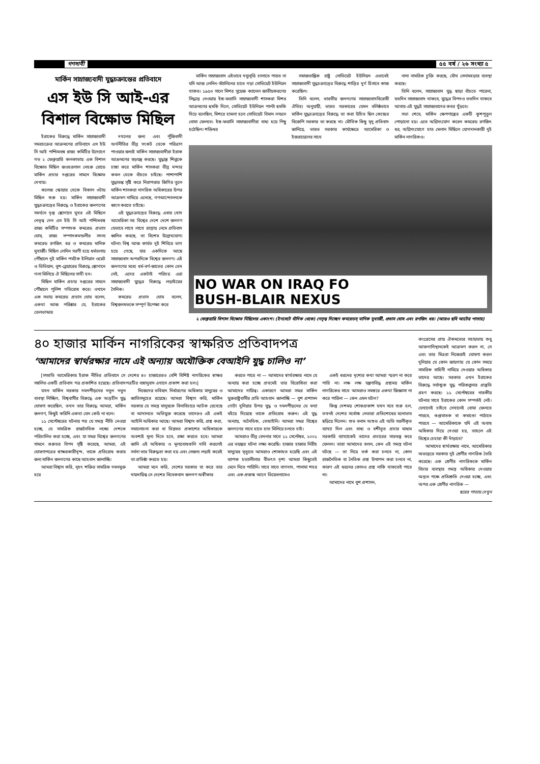গণদাবী ৫৫ বর্ষ / ২৬ সংখ্যা ৫
মার্কিন সাম্রাজ্যবাদী যুদ্ধচক্রান্তের প্রতিবাদে
এস ইউ সি আই-এর
বিশাল বিক্ষোভ মিছিল
ইরাকের বিরুদ্ধে মার্কিন সাম্রাজ্যবাদী সমরচক্রের আক্রমণের প্রতিবাদে এস ইউ সি আই পশ্চিমবঙ্গ রাজ্য কমিটির উদ্যোগে গত ২ ফেব্রুয়ারি কলকাতায় এক বিশাল বিক্ষোভ মিছিল জওহরলাল নেহরু রোডে মার্কিন প্রচার দপ্তরের সামনে বিক্ষোভ দেখায়।
কলেজ স্কোয়ার থেকে বিকাল ৩টায় মিছিল শুরু হয়। মার্কিন সাম্রাজ্যবাদী যুদ্ধচক্রান্তের বিরুদ্ধে ও ইরাকের জনগণের সমর্থনে দৃপ্ত শ্লোগানে মুখর এই মিছিলে নেতৃত্ব দেন এস ইউ সি আই পশ্চিমবঙ্গ রাজ্য কমিটির সম্পাদক কমরেড প্রভাস ঘোষ, রাজ্য সম্পাদকমন্ডলীর সদস্য কমরেড রণজিৎ ধর ও কমরেড মানিক মুখার্জী। মিছিল লেনিন সরণী হয়ে ধর্মতলায় পৌঁছালে দুই মার্কিন পর্যটক ইলিয়াস ওয়েট ও ভিভিয়ান, বুশ-ব্লেয়ারের বিরুদ্ধে শ্লোগানে গলা মিলিয়ে ঐ মিছিলের সাথী হন।
মিছিল মার্কিন প্রচার দপ্তরের সামনে পৌঁছালে পুলিশ গতিরোধ করে। ওখানে এক সভায় কমরেড প্রভাস ঘোষ বলেন, একথা আজ পরিষ্কার যে, ইরাকের তেলভান্ডার
দখলের জন্য এবং পুঁজিবাদী অর্থনীতির তীব্র সংকট থেকে পরিত্রাণ পাওয়ার জন্যই মার্কিন সাম্রাজ্যবাদীরা ইরাক আক্রমণের ষড়যন্ত্র করছে। যুদ্ধাস্ত্র শিল্পকে চাঙ্গা করে মার্কিন শাসকরা তীব্র মন্দার কবল থেকে বাঁচতে চাইছে। পাশাপাশি যুদ্ধাতঙ্ক সৃষ্টি করে নিরাপত্তার জিগির তুলে মার্কিন শাসকরা নাগরিক অধিকারের উপর আক্রমণ নামিয়ে এনেছে, গণআন্দোলনকে ধ্বংস করতে চাইছে।
এই যুদ্ধচক্রান্তের বিরুদ্ধে এবার খোদ আমেরিকা সহ বিশ্বের দেশে দেশে জনগণ যেভাবে লাখে লাখে রাস্তায় নেমে প্রতিবাদ ধ্বনিত করছে, তা বিশেষ উল্লেখযোগ্য ঘটনা। বিশ্ব আজ কার্যত দুই শিবিরে ভাগ হয়ে গেছে, যার একদিকে আছে সাম্রাজ্যবাদ অপরদিকে বিশ্বের জনগণ। এই জনগণের মধ্যে ধর্ম-বর্ণ-জাতের কোন ভেদ নেই, এদের একটাই পরিচয় এরা সাম্রাজ্যবাদী যুদ্ধের বিরুদ্ধে লড়াইয়ের সৈনিক।
কমরেড প্রভাস ঘোষ বলেন, বিশ্বজনমতকে সম্পূর্ণ উপেক্ষা করে
মার্কিন সাম্রাজ্যবাদ এইভাবে দস্যুবৃত্তি চালাতে পারত না যদি আজ লেনিন-স্ট্যালিনের হাতে গড়া সোভিয়েট ইউনিয়ন থাকত। ১৯৫৩ সালে মিশর সুয়েজ ক্যানেল জাতীয়করণের সিদ্ধান্ত নেওয়ায় ইঙ্গ-ফরাসি সাম্রাজ্যবাদী শাসকরা মিশর আক্রমণের হুমকি দিলে, সোভিয়েট ইউনিয়ন পাল্টা হুমকি দিয়ে বলেছিল, মিশরে হামলা হলে সোভিয়েট বিমান লন্ডনে বোমা ফেলবে। ইঙ্গ-ফরাসি সাম্রাজ্যবাদীরা বাধ্য হয়ে পিছু হঠেছিল। শক্তিধর
সমাজতান্ত্রিক রাষ্ট্র সোভিয়েট ইউনিয়ন এভাবেই সাম্রাজ্যবাদী যুদ্ধচক্রান্তের বিরুদ্ধে শান্তির দুর্গ হিসাবে কাজ করেছিল।
তিনি বলেন, ভারতীয় জনগণের সাম্রাজ্যবাদবিরোধী ঐতিহ্য অনুযায়ী, ভারত সরকারের যেমন বলিষ্ঠভাবে মার্কিন যুদ্ধচক্রান্তের বিরুদ্ধে তা করা উচিত ছিল কেন্দ্রের বিজেপি সরকার তা করছে না। মৌখিক কিছু মৃদু প্রতিবাদ জানিয়ে, ভারত সরকার কার্যক্ষেত্রে আমেরিকা ও ইজরায়েলের সাথে
নানা সামরিক চুক্তি করছে, যৌথ সেনামহড়ার ব্যবস্থা করছে।
তিনি বলেন, সাম্রাজ্যবাদ যুদ্ধ ছাড়া বাঁচতে পারেনা, যতদিন সাম্রাজ্যবাদ থাকবে, যুদ্ধের বিপদও ততদিন থাকবে আবার এই যুদ্ধই সাম্রাজ্যবাদের কবর খুঁড়বে।
সভা শেষে, মার্কিন ক্ষেপণাস্ত্রের একটি কুশপুতুল পোড়ানো হয়। এতে অগ্নিসংযোগ করেন কমরেড রণজিৎ ধর, অগ্নিসংযোগে হাত মেলান মিছিলে যোগদানকারী দুই মার্কিন নাগরিকও।
NO WAR ON IRAQ FO
BUSH-BLAIR NEXUS
২ ফেব্রুয়ারি বিশাল বিক্ষোভ মিছিলের একাংশ। (ইনসেটে বাঁদিক থেকে) নেতৃত্ব দিচ্ছেন কমরেডস্ মানিক মুখার্জী, প্রভাস ঘোষ এবং রণজিৎ ধর। (আরও ছবি আটের পাতায়)
৪০ হাজার মার্কিন নাগরিকের স্বাক্ষরিত প্রতিবাদপত্র
‘আমাদের স্বার্থরক্ষার নামে এই অন্যায় অযৌক্তিক বেআইনি যুদ্ধ চালিও না’
[সম্প্রতি আমেরিকার ইরাক নীতির প্রতিবাদে সে দেশের ৪০ হাজারেরও বেশি বিশিষ্ট নাগরিকের স্বাক্ষর সম্বলিত একটি প্রতিবাদ পত্র প্রকাশিত হয়েছে। প্রতিবাদপত্রটির বঙ্গানুবাদ এখানে প্রকাশ করা হল।]
যখন মার্কিন সরকার দমনপীড়নের নতুন নতুন ব্যবস্থা নিচ্ছিল, বিশ্ববাসীর বিরুদ্ধে এক অন্তহীন যুদ্ধ ঘোষণা করেছিল, তখন তার বিরুদ্ধে আমরা, মার্কিন জনগণ, কিছুই করিনি একথা যেন কেউ না বলে।
১১ সেপ্টেম্বরের ঘটনার পর যে সমস্ত নীতি নেওয়া হচ্ছে, যে সামগ্রিক রাজনৈতিক লক্ষ্যে দেশকে পরিচালিত করা হচ্ছে, এবং যা সমগ্র বিশ্বের জনগণের সামনে গুরুতর বিপদ সৃষ্টি করেছে, আমরা, এই ঘোষণাপত্রের স্বাক্ষরকারীবৃন্দ, তাকে প্রতিরোধ করার জন্য মার্কিন জনগণের কাছে আহবান জানাচ্ছি।
আমরা বিশ্বাস করি, বৃহৎ শক্তির সামরিক দমনমুক্ত হয়ে
নিজেদের ভবিষ্যৎ নির্ধারণের অধিকার মানুষের ও জাতিসমূহের রয়েছে। আমরা বিশ্বাস করি, মার্কিন সরকার যে সমস্ত মানুষকে বিনাবিচারে আটক রেখেছে বা আদালতে অভিযুক্ত করেছে তাদেরও এই একই আইনি অধিকার আছে। আমরা বিশ্বাস করি, প্রশ্ন করা, সমালোচনা করা বা ভিন্নমত প্রকাশের অধিকারকে অবশ্যই মূল্য দিতে হবে, রক্ষা করতে হবে। আমরা জানি এই অধিকার ও মূল্যবোধগুলি দাবি করলেই সর্বদা তার বিরুদ্ধতা করা হয় এবং সেজন্য লড়াই করেই তা প্রতিষ্ঠা করতে হয়।
আমরা মনে করি, দেশের সরকার যা করে তার দায়দায়িত্ব সে দেশের বিবেকবান জনগণ অস্বীকার
করতে পারে না — আমাদের স্বার্থরক্ষার নামে যে অন্যায় করা হচ্ছে প্রথমেই তার বিরোধিতা করা আমাদের দায়িত্ব। একারণে আমরা সমগ্র মার্কিন যুক্তরাষ্ট্রবাসীর প্রতি আহবান জানাচ্ছি — বুশ প্রশাসন গোটা দুনিয়ার উপর যুদ্ধ ও দমনপীড়নের যে বন্যা বইয়ে দিয়েছে তাকে প্রতিরোধ করুন। এই যুদ্ধ অন্যায়, অনৈতিক, বেআইনি। আমরা সমগ্র বিশ্বের জনগণের সাথে হাতে হাত মিলিয়ে চলতে চাই।
আমরাও তীব্র বেদনার সাথে ১১ সেপ্টেম্বর, ২০০১ এর ভয়ঙ্কর ঘটনা লক্ষ্য করেছি। হাজার হাজার নিরীহ মানুষের মৃত্যুতে আমরাও শোকাহত হয়েছি এবং এই ব্যাপক হত্যালীলার বীভৎস দৃশ্য আমরা কিছুতেই মেনে নিতে পারিনি। সাথে সাথে বাগদাদ, পানামা শহর এবং এক প্রজন্ম আগে ভিয়েতনামেও
একই ধরনের দৃশ্যের কথা আমরা স্মরণ না করে পারি না। লক্ষ লক্ষ যন্ত্রণাবিদ্ধ প্রশ্নময় মার্কিন নাগরিকের সাথে আমরাও সমস্বরে একথা জিজ্ঞাসা না করে পারিনা — কেন এমন ঘটল?
কিন্তু দেশময় শোকপ্রকাশ যখন সবে শুরু হল, তখনই দেশের সর্বোচ্চ নেতারা প্রতিশোধের মনোভাব ছড়িয়ে দিলেন। শুভ বনাম অশুভ এই অতি সরলীকৃত ব্যাখ্যা দিল এবং বাধ্য ও বশীভূত প্রচার মাধ্যম সরকারি ব্যাখ্যাকেই তাদের প্রচারের সারবস্তু করে ফেলল। তারা আমাদের বলল, কেন এই সমস্ত ঘটনা ঘটছে — তা নিয়ে তর্ক করা চলবে না, কোন রাজনৈতিক বা নৈতিক প্রশ্ন উত্থাপন করা চলবে না, কারণ এই ধরনের কোনও প্রশ্ন নাকি থাকতেই পারে না।
আমাদের নামে বুশ প্রশাসন,
কংগ্রেসের প্রায় ঐকমত্যের সহায়তায় শুধু আফগানিস্থানকেই আক্রমণ করল না, সে এবং তার মিত্ররা নিজেরাই ঘোষণা করল দুনিয়ার যে কোন জায়গায় যে কোন সময়ে সামরিক বাহিনী নামিয়ে দেওয়ার অধিকার তাদের আছে। সরকার এখন ইরাকের বিরুদ্ধে সর্বাত্মক যুদ্ধ পরিকল্পনার প্রস্তুতি গ্রহণ করছে। ১১ সেপ্টেম্বরের নারকীয় ঘটনার সাথে ইরাকের কোন সম্পর্কই নেই। যেখানেই চাইবে সেখানেই বোমা ফেলতে পারবে, গুপ্তঘাতক বা কমাণ্ডো পাঠাতে পারবে — আমেরিকাকে যদি এই অবাধ অধিকার দিয়ে দেওয়া হয়, তাহলে এই বিশ্বের চেহারা কী দাঁড়াবে?
আমাদের স্বার্থরক্ষার নামে, আমেরিকার অভ্যন্তরে সরকার দুই শ্রেণীর নাগরিক তৈরি করেছে। এক শ্রেণীর নাগরিককে মার্কিন বিচার ব্যবস্থার সমস্ত অধিকার দেওয়ার অন্তত পক্ষে প্রতিশ্রুতি দেওয়া হচ্ছে, এবং অপর এক শ্রেণীর নাগরিক —
ছয়ের পাতায় দেখুন